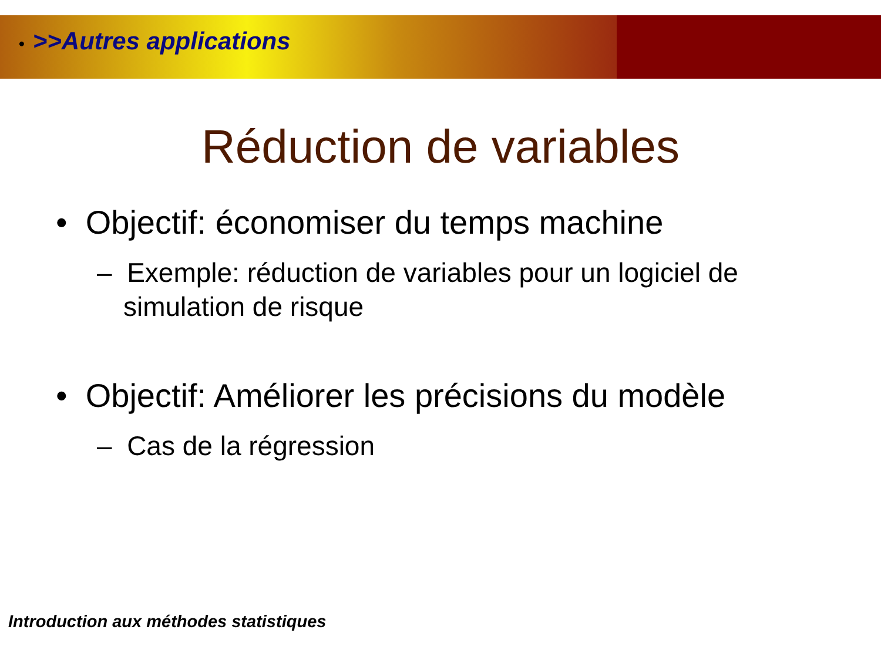• >>Autres applications
Réduction de variables
• Objectif: économiser du temps machine
– Exemple: réduction de variables pour un logiciel de simulation de risque
• Objectif: Améliorer les précisions du modèle
– Cas de la régression
Introduction aux méthodes statistiques